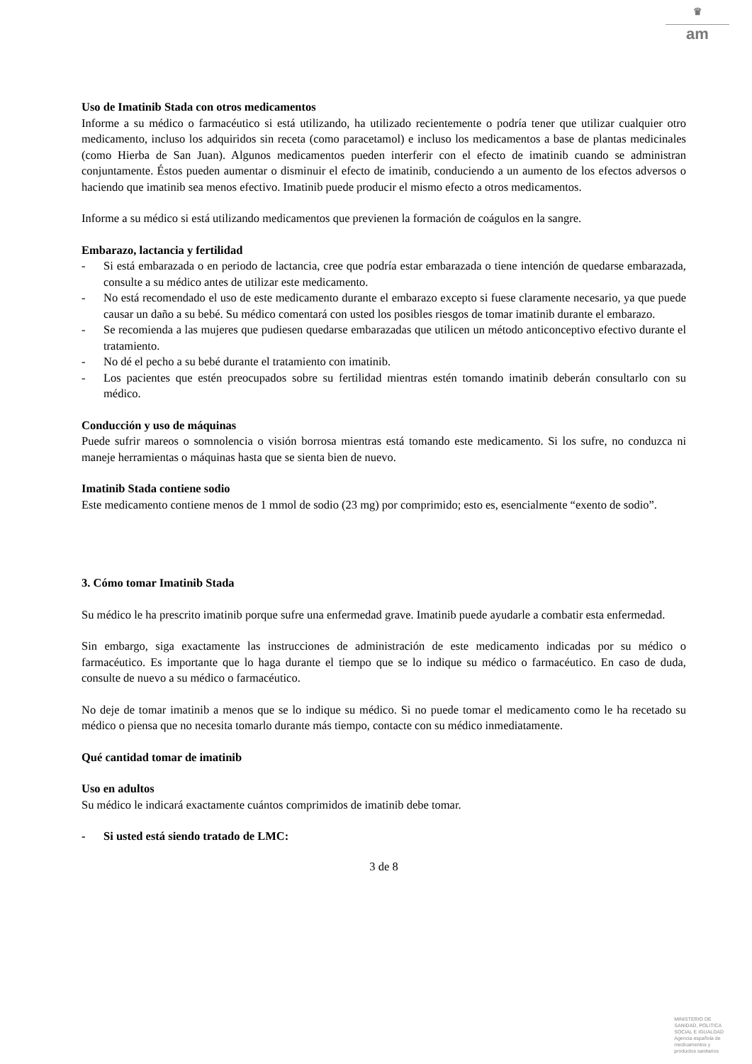♛
am
Uso de Imatinib Stada con otros medicamentos
Informe a su médico o farmacéutico si está utilizando, ha utilizado recientemente o podría tener que utilizar cualquier otro medicamento, incluso los adquiridos sin receta (como paracetamol) e incluso los medicamentos a base de plantas medicinales (como Hierba de San Juan). Algunos medicamentos pueden interferir con el efecto de imatinib cuando se administran conjuntamente. Éstos pueden aumentar o disminuir el efecto de imatinib, conduciendo a un aumento de los efectos adversos o haciendo que imatinib sea menos efectivo. Imatinib puede producir el mismo efecto a otros medicamentos.
Informe a su médico si está utilizando medicamentos que previenen la formación de coágulos en la sangre.
Embarazo, lactancia y fertilidad
- Si está embarazada o en periodo de lactancia, cree que podría estar embarazada o tiene intención de quedarse embarazada, consulte a su médico antes de utilizar este medicamento.
- No está recomendado el uso de este medicamento durante el embarazo excepto si fuese claramente necesario, ya que puede causar un daño a su bebé. Su médico comentará con usted los posibles riesgos de tomar imatinib durante el embarazo.
- Se recomienda a las mujeres que pudiesen quedarse embarazadas que utilicen un método anticonceptivo efectivo durante el tratamiento.
- No dé el pecho a su bebé durante el tratamiento con imatinib.
- Los pacientes que estén preocupados sobre su fertilidad mientras estén tomando imatinib deberán consultarlo con su médico.
Conducción y uso de máquinas
Puede sufrir mareos o somnolencia o visión borrosa mientras está tomando este medicamento. Si los sufre, no conduzca ni maneje herramientas o máquinas hasta que se sienta bien de nuevo.
Imatinib Stada contiene sodio
Este medicamento contiene menos de 1 mmol de sodio (23 mg) por comprimido; esto es, esencialmente “exento de sodio”.
3. Cómo tomar Imatinib Stada
Su médico le ha prescrito imatinib porque sufre una enfermedad grave. Imatinib puede ayudarle a combatir esta enfermedad.
Sin embargo, siga exactamente las instrucciones de administración de este medicamento indicadas por su médico o farmacéutico. Es importante que lo haga durante el tiempo que se lo indique su médico o farmacéutico. En caso de duda, consulte de nuevo a su médico o farmacéutico.
No deje de tomar imatinib a menos que se lo indique su médico. Si no puede tomar el medicamento como le ha recetado su médico o piensa que no necesita tomarlo durante más tiempo, contacte con su médico inmediatamente.
Qué cantidad tomar de imatinib
Uso en adultos
Su médico le indicará exactamente cuántos comprimidos de imatinib debe tomar.
- Si usted está siendo tratado de LMC:
3 de 8
MINISTERIO DE
SANIDAD, POLITICA
SOCIAL E IGUALDAD
Agencia española de
medicamentos y
productos sanitarios